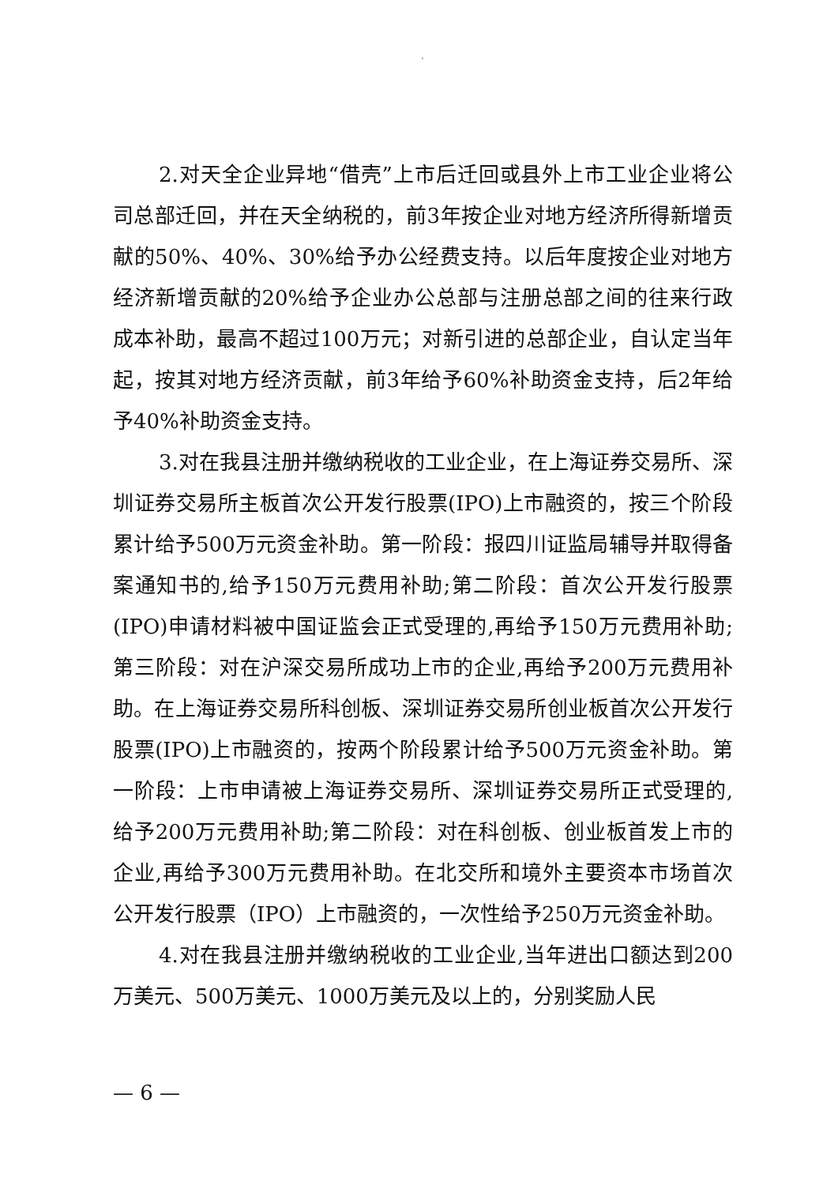`
2.对天全企业异地“借壳”上市后迁回或县外上市工业企业将公司总部迁回，并在天全纳税的，前3年按企业对地方经济所得新增贡献的50%、40%、30%给予办公经费支持。以后年度按企业对地方经济新增贡献的20%给予企业办公总部与注册总部之间的往来行政成本补助，最高不超过100万元；对新引进的总部企业，自认定当年起，按其对地方经济贡献，前3年给予60%补助资金支持，后2年给予40%补助资金支持。
3.对在我县注册并缴纳税收的工业企业，在上海证券交易所、深圳证券交易所主板首次公开发行股票(IPO)上市融资的，按三个阶段累计给予500万元资金补助。第一阶段：报四川证监局辅导并取得备案通知书的,给予150万元费用补助;第二阶段：首次公开发行股票(IPO)申请材料被中国证监会正式受理的,再给予150万元费用补助;第三阶段：对在沪深交易所成功上市的企业,再给予200万元费用补助。在上海证券交易所科创板、深圳证券交易所创业板首次公开发行股票(IPO)上市融资的，按两个阶段累计给予500万元资金补助。第一阶段：上市申请被上海证券交易所、深圳证券交易所正式受理的,给予200万元费用补助;第二阶段：对在科创板、创业板首发上市的企业,再给予300万元费用补助。在北交所和境外主要资本市场首次公开发行股票（IPO）上市融资的，一次性给予250万元资金补助。
4.对在我县注册并缴纳税收的工业企业,当年进出口额达到200万美元、500万美元、1000万美元及以上的，分别奖励人民
— 6 —